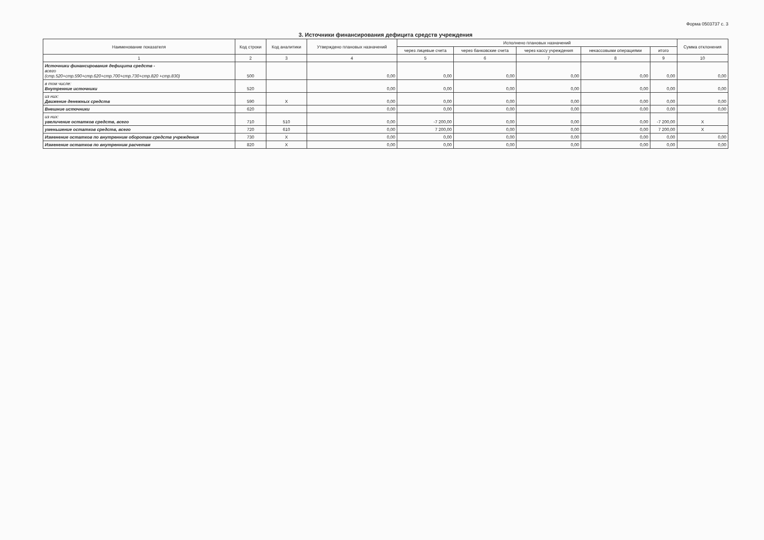Форма 0503737 с. 3
3. Источники финансирования дефицита средств учреждения
| Наименование показателя | Код строки | Код аналитики | Утверждено плановых назначений | Исполнено плановых назначений | | | | | Сумма отклонения |
| --- | --- | --- | --- | --- | --- | --- | --- | --- | --- |
| | | | | через лицевые счета | через банковские счета | через кассу учреждения | некассовыми операциями | итого | |
| 1 | 2 | 3 | 4 | 5 | 6 | 7 | 8 | 9 | 10 |
| Источники финансирования дефицита средств - всего (стр.520+стр.590+стр.620+стр.700+стр.730+стр.820 +стр.830) | 500 | | 0,00 | 0,00 | 0,00 | 0,00 | 0,00 | 0,00 | 0,00 |
| в том числе: Внутренние источники | 520 | | 0,00 | 0,00 | 0,00 | 0,00 | 0,00 | 0,00 | 0,00 |
| из них: Движение денежных средств | 590 | X | 0,00 | 0,00 | 0,00 | 0,00 | 0,00 | 0,00 | 0,00 |
| Внешние источники | 620 | | 0,00 | 0,00 | 0,00 | 0,00 | 0,00 | 0,00 | 0,00 |
| из них: увеличение остатков средств, всего | 710 | 510 | 0,00 | -7 200,00 | 0,00 | 0,00 | 0,00 | -7 200,00 | X |
| уменьшение остатков средств, всего | 720 | 610 | 0,00 | 7 200,00 | 0,00 | 0,00 | 0,00 | 7 200,00 | X |
| Изменение остатков по внутренним оборотам средств учреждения | 730 | X | 0,00 | 0,00 | 0,00 | 0,00 | 0,00 | 0,00 | 0,00 |
| Изменение остатков по внутренним расчетам | 820 | X | 0,00 | 0,00 | 0,00 | 0,00 | 0,00 | 0,00 | 0,00 |